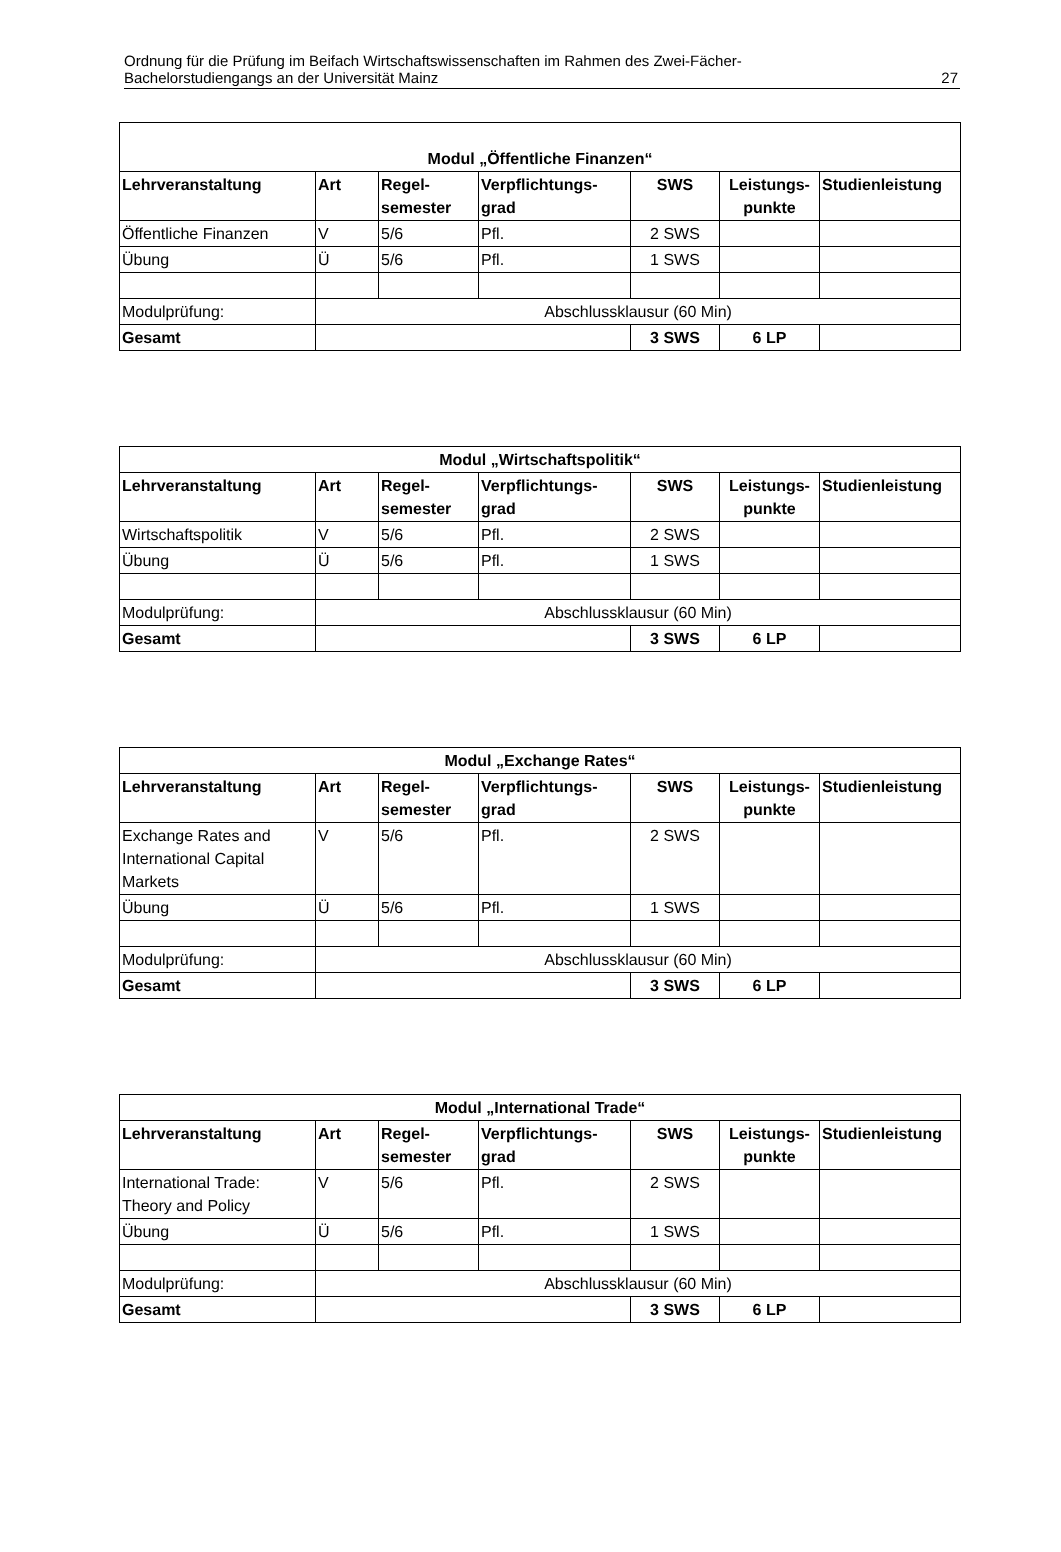Ordnung für die Prüfung im Beifach Wirtschaftswissenschaften im Rahmen des Zwei-Fächer-
Bachelorstudiengangs an der Universität Mainz
27
| Modul „Öffentliche Finanzen“ | | | | | | |
| --- | --- | --- | --- | --- | --- | --- |
| Lehrveranstaltung | Art | Regel- semester | Verpflichtungs- grad | SWS | Leistungs- punkte | Studienleistung |
| Öffentliche Finanzen | V | 5/6 | Pfl. | 2 SWS | | |
| Übung | Ü | 5/6 | Pfl. | 1 SWS | | |
| Modulprüfung: | Abschlussklausur (60 Min) | | | | | |
| Gesamt | | | | 3 SWS | 6 LP | |
| Modul „Wirtschaftspolitik“ | | | | | | |
| --- | --- | --- | --- | --- | --- | --- |
| Lehrveranstaltung | Art | Regel- semester | Verpflichtungs- grad | SWS | Leistungs- punkte | Studienleistung |
| Wirtschaftspolitik | V | 5/6 | Pfl. | 2 SWS | | |
| Übung | Ü | 5/6 | Pfl. | 1 SWS | | |
| Modulprüfung: | Abschlussklausur (60 Min) | | | | | |
| Gesamt | | | | 3 SWS | 6 LP | |
| Modul „Exchange Rates“ | | | | | | |
| --- | --- | --- | --- | --- | --- | --- |
| Lehrveranstaltung | Art | Regel- semester | Verpflichtungs- grad | SWS | Leistungs- punkte | Studienleistung |
| Exchange Rates and International Capital Markets | V | 5/6 | Pfl. | 2 SWS | | |
| Übung | Ü | 5/6 | Pfl. | 1 SWS | | |
| Modulprüfung: | Abschlussklausur (60 Min) | | | | | |
| Gesamt | | | | 3 SWS | 6 LP | |
| Modul „International Trade“ | | | | | | |
| --- | --- | --- | --- | --- | --- | --- |
| Lehrveranstaltung | Art | Regel- semester | Verpflichtungs- grad | SWS | Leistungs- punkte | Studienleistung |
| International Trade: Theory and Policy | V | 5/6 | Pfl. | 2 SWS | | |
| Übung | Ü | 5/6 | Pfl. | 1 SWS | | |
| Modulprüfung: | Abschlussklausur (60 Min) | | | | | |
| Gesamt | | | | 3 SWS | 6 LP | |